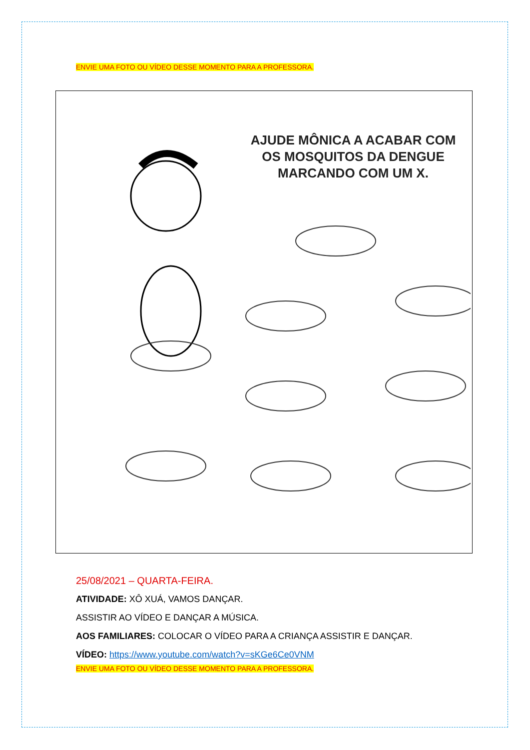ENVIE UMA FOTO OU VÍDEO DESSE MOMENTO PARA A PROFESSORA.
AJUDE MÔNICA A ACABAR COM OS MOSQUITOS DA DENGUE MARCANDO COM UM X.
25/08/2021 – QUARTA-FEIRA.
ATIVIDADE: XÔ XUÁ, VAMOS DANÇAR.
ASSISTIR AO VÍDEO E DANÇAR A MÚSICA.
AOS FAMILIARES: COLOCAR O VÍDEO PARA A CRIANÇA ASSISTIR E DANÇAR.
VÍDEO: https://www.youtube.com/watch?v=sKGe6Ce0VNM
ENVIE UMA FOTO OU VÍDEO DESSE MOMENTO PARA A PROFESSORA.